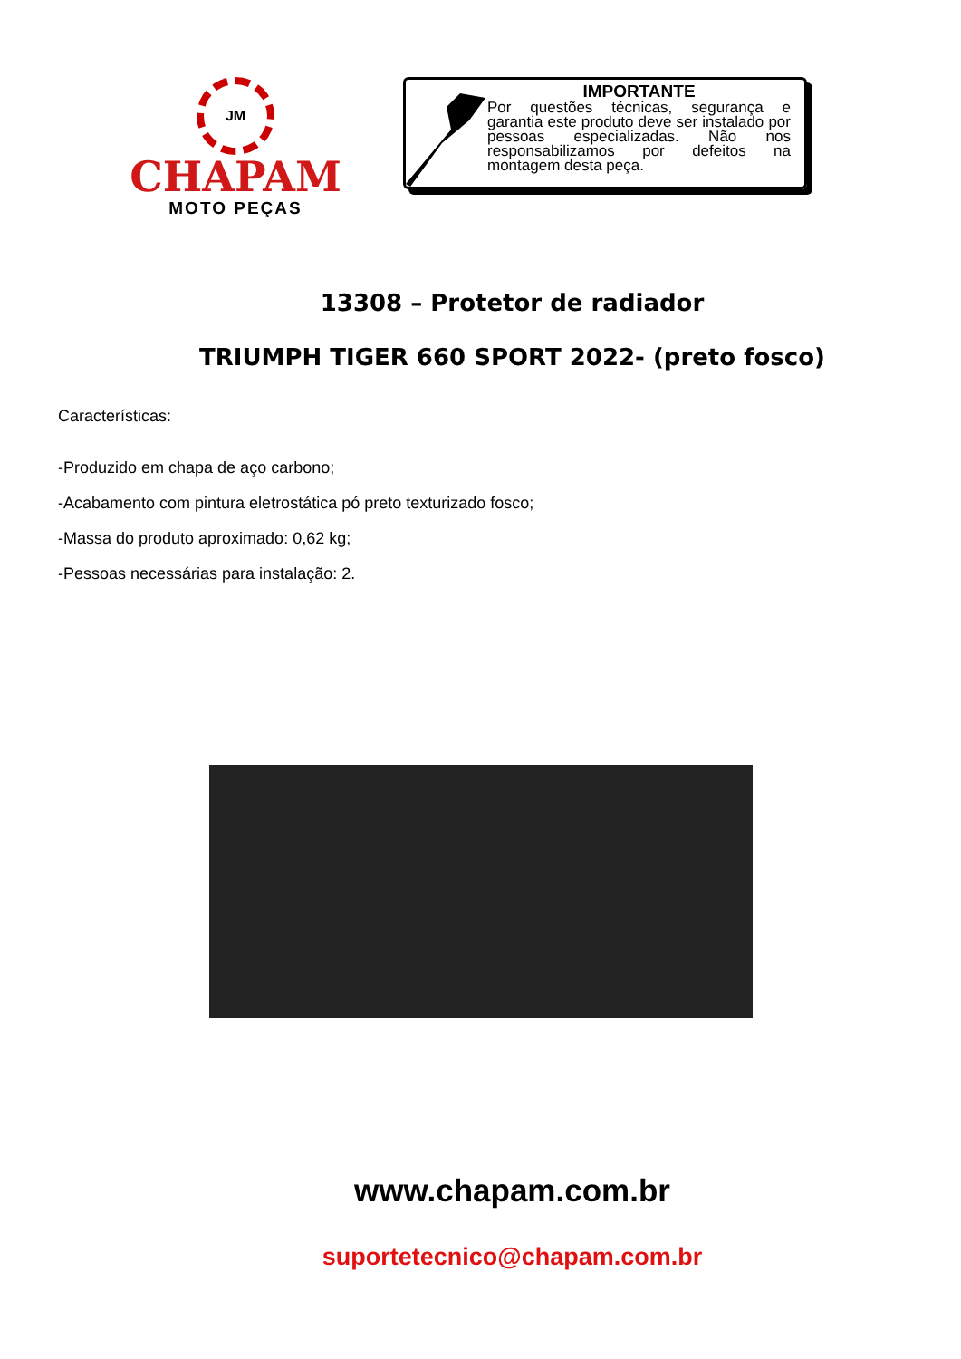JM
CHAPAM
MOTO PEÇAS
IMPORTANTE
Por questões técnicas, segurança e garantia este produto deve ser instalado por pessoas especializadas. Não nos responsabilizamos por defeitos na montagem desta peça.
13308 – Protetor de radiador
TRIUMPH TIGER 660 SPORT 2022- (preto fosco)
Características:
-Produzido em chapa de aço carbono;
-Acabamento com pintura eletrostática pó preto texturizado fosco;
-Massa do produto aproximado: 0,62 kg;
-Pessoas necessárias para instalação: 2.
www.chapam.com.br
suportetecnico@chapam.com.br